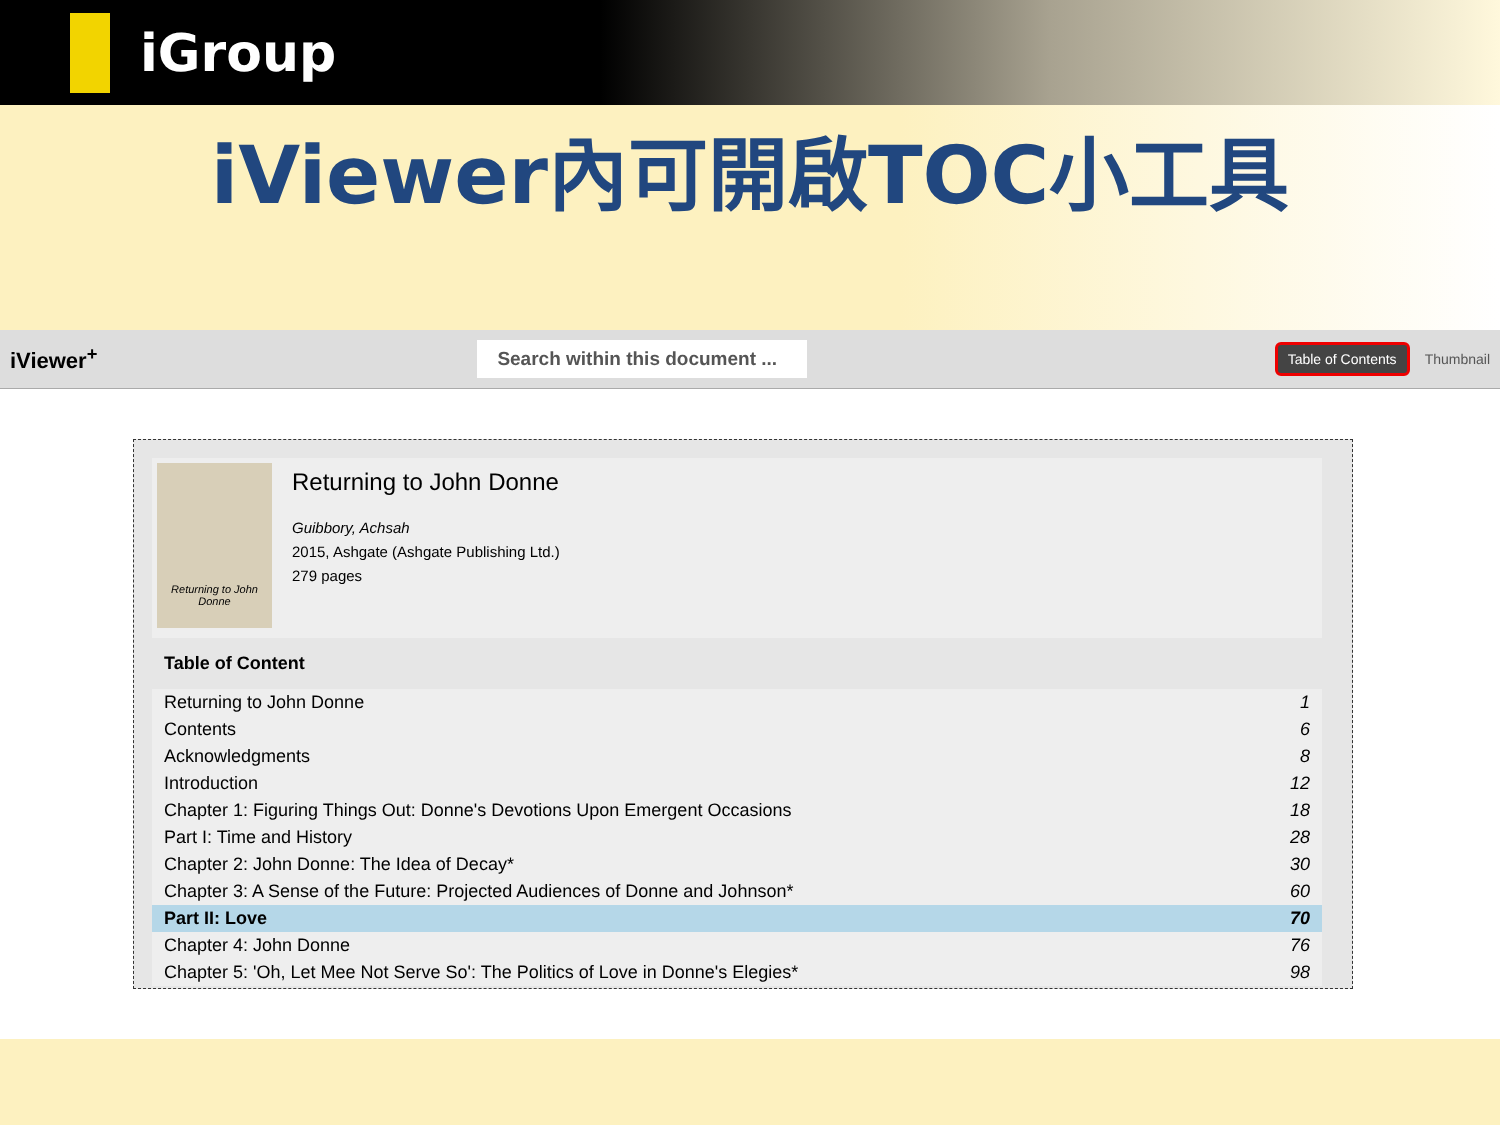iGroup
iViewer內可開啟TOC小工具
iViewer<sup>+</sup>
Search within this document ...
Table of Contents Thumbnail
Returning to John Donne
Returning to John Donne
Guibbory, Achsah
2015, Ashgate (Ashgate Publishing Ltd.)
279 pages
Table of Content
| Returning to John Donne | 1 |
| Contents | 6 |
| Acknowledgments | 8 |
| Introduction | 12 |
| Chapter 1: Figuring Things Out: Donne's Devotions Upon Emergent Occasions | 18 |
| Part I: Time and History | 28 |
| Chapter 2: John Donne: The Idea of Decay* | 30 |
| Chapter 3: A Sense of the Future: Projected Audiences of Donne and Johnson* | 60 |
| Part II: Love | 70 |
| Chapter 4: John Donne | 76 |
| Chapter 5: 'Oh, Let Mee Not Serve So': The Politics of Love in Donne's Elegies* | 98 |